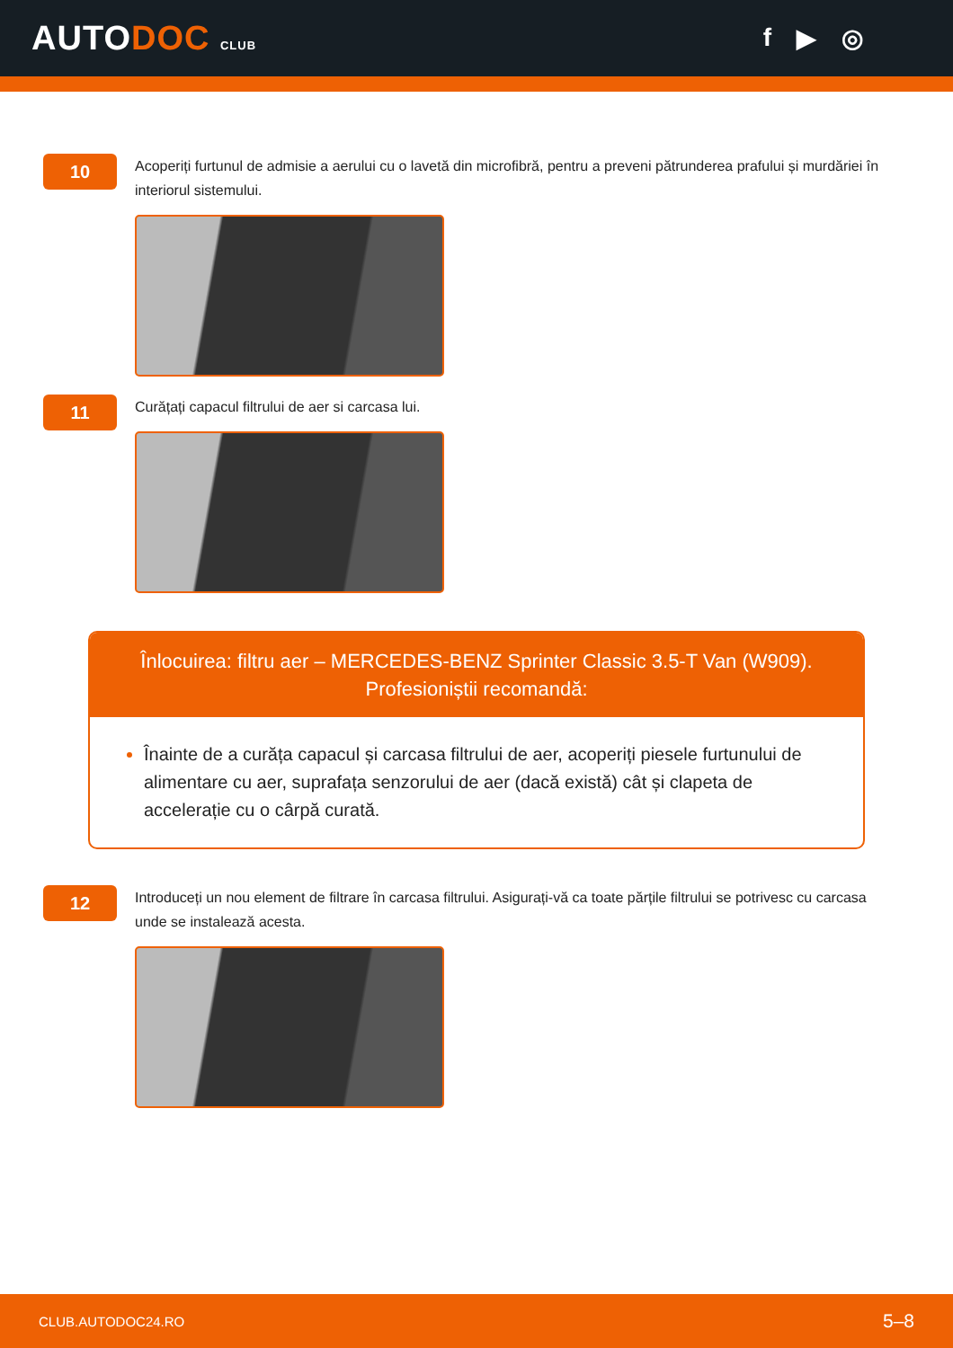AUTODOC CLUB
f ▶ ◎
10
Acoperiți furtunul de admisie a aerului cu o lavetă din microfibră, pentru a preveni pătrunderea prafului și murdăriei în interiorul sistemului.
11
Curățați capacul filtrului de aer si carcasa lui.
Înlocuirea: filtru aer – MERCEDES-BENZ Sprinter Classic 3.5-T Van (W909). Profesioniștii recomandă:
Înainte de a curăța capacul și carcasa filtrului de aer, acoperiți piesele furtunului de alimentare cu aer, suprafața senzorului de aer (dacă există) cât și clapeta de accelerație cu o cârpă curată.
12
Introduceți un nou element de filtrare în carcasa filtrului. Asigurați-vă ca toate părțile filtrului se potrivesc cu carcasa unde se instalează acesta.
CLUB.AUTODOC24.RO 5–8